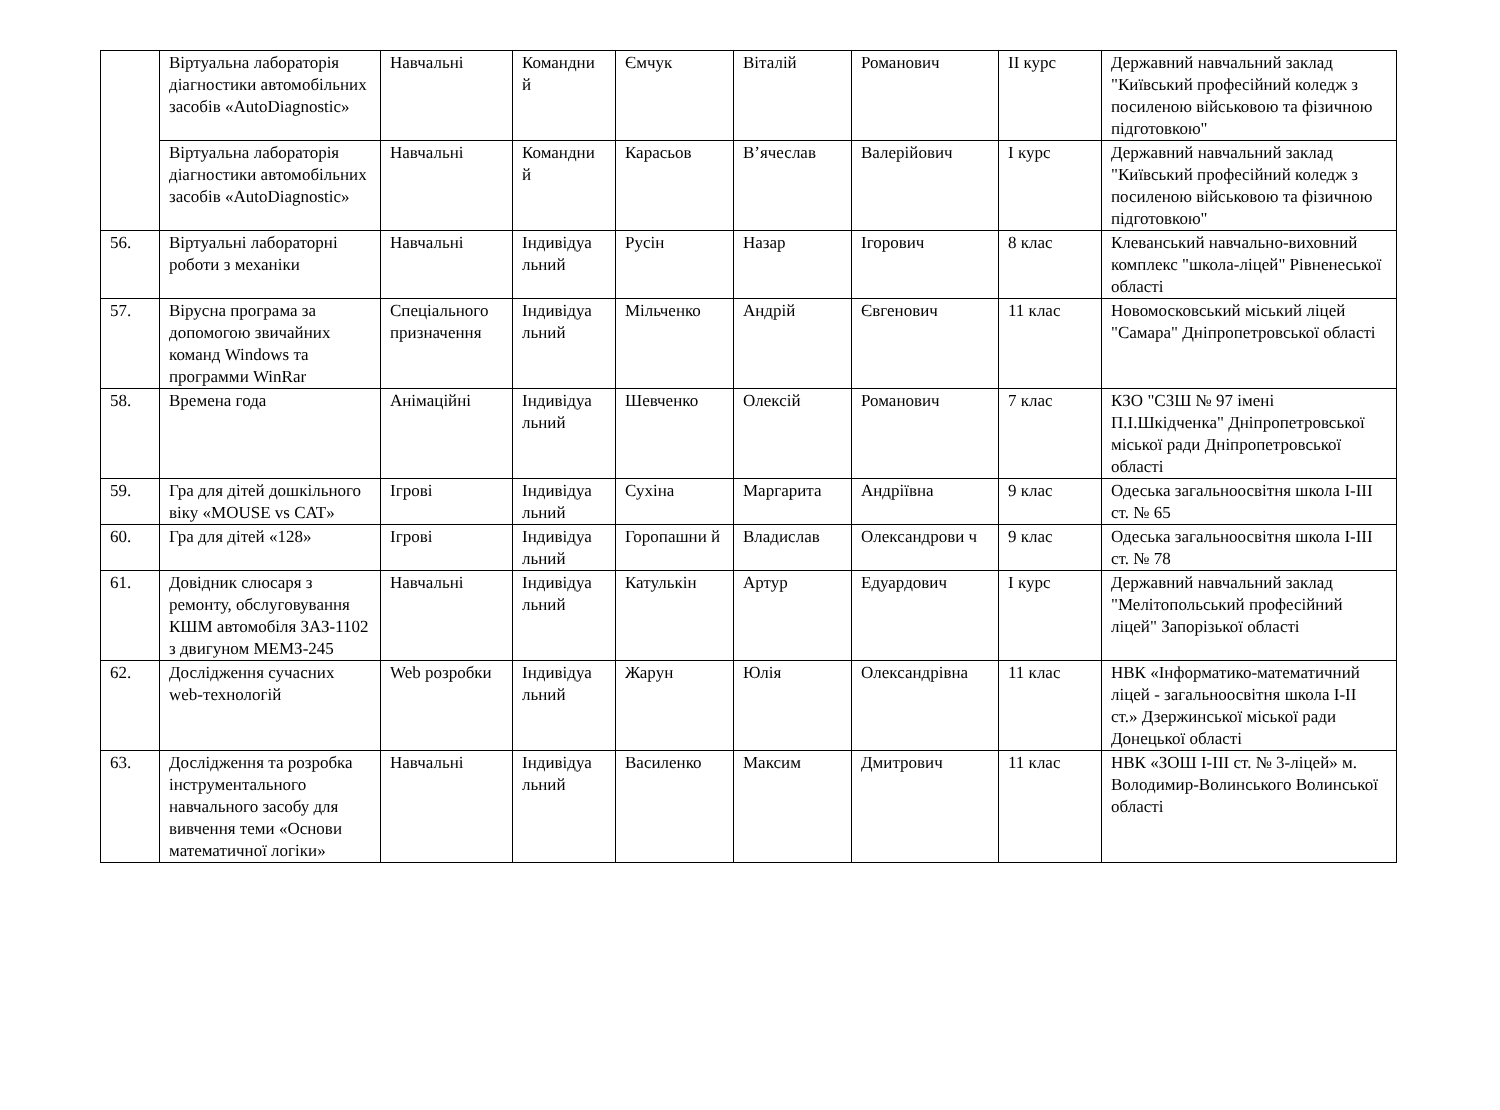| | Віртуальна лабораторія діагностики автомобільних засобів «AutoDiagnostic» | Навчальні | Командни й | Ємчук | Віталій | Романович | ІІ курс | Державний навчальний заклад "Київський професійний коледж з посиленою військовою та фізичною підготовкою" |
| | Віртуальна лабораторія діагностики автомобільних засобів «AutoDiagnostic» | Навчальні | Командни й | Карасьов | В’ячеслав | Валерійович | І курс | Державний навчальний заклад "Київський професійний коледж з посиленою військовою та фізичною підготовкою" |
| 56. | Віртуальні лабораторні роботи з механіки | Навчальні | Індивідуа льний | Русін | Назар | Ігорович | 8 клас | Клеванський навчально-виховний комплекс "школа-ліцей" Рівненеської області |
| 57. | Вірусна програма за допомогою звичайних команд Windows та программи WinRar | Спеціального призначення | Індивідуа льний | Мільченко | Андрій | Євгенович | 11 клас | Новомосковський міський ліцей "Самара" Дніпропетровської області |
| 58. | Времена года | Анімаційні | Індивідуа льний | Шевченко | Олексій | Романович | 7 клас | КЗО "СЗШ № 97 імені П.І.Шкідченка" Дніпропетровської міської ради Дніпропетровської області |
| 59. | Гра для дітей дошкільного віку «MOUSE vs CAT» | Ігрові | Індивідуа льний | Сухіна | Маргарита | Андріївна | 9 клас | Одеська загальноосвітня школа І-ІІІ ст. № 65 |
| 60. | Гра для дітей «128» | Ігрові | Індивідуа льний | Горопашни й | Владислав | Олександрови ч | 9 клас | Одеська загальноосвітня школа І-ІІІ ст. № 78 |
| 61. | Довідник слюсаря з ремонту, обслуговування КШМ автомобіля ЗАЗ-1102 з двигуном МЕМЗ-245 | Навчальні | Індивідуа льний | Катулькін | Артур | Едуардович | І курс | Державний навчальний заклад "Мелітопольський професійний ліцей" Запорізької області |
| 62. | Дослідження сучасних web-технологій | Web розробки | Індивідуа льний | Жарун | Юлія | Олександрівна | 11 клас | НВК «Інформатико-математичний ліцей - загальноосвітня школа І-ІІ ст.» Дзержинської міської ради Донецької області |
| 63. | Дослідження та розробка інструментального навчального засобу для вивчення теми «Основи математичної логіки» | Навчальні | Індивідуа льний | Василенко | Максим | Дмитрович | 11 клас | НВК «ЗОШ І-ІІІ ст. № 3-ліцей» м. Володимир-Волинського Волинської області |